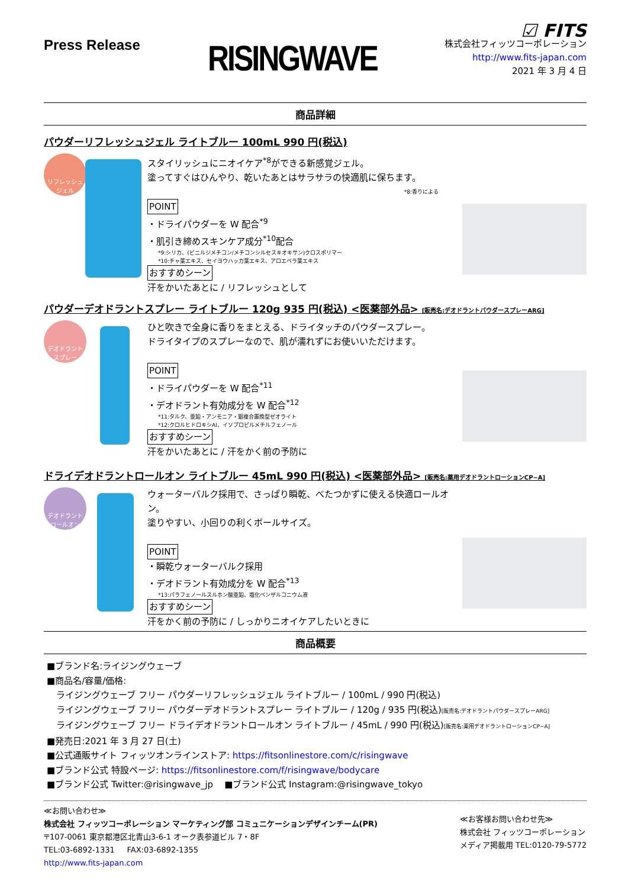Press Release
RISINGWAVE
☑ FITS
株式会社フィッツコーポレーション
http://www.fits-japan.com
2021 年 3 月 4 日
商品詳細
パウダーリフレッシュジェル ライトブルー 100mL 990 円(税込)
リフレッシュ
ジェル
スタイリッシュにニオイケア<sup>*8</sup>ができる新感覚ジェル。
塗ってすぐはひんやり、乾いたあとはサラサラの快適肌に保ちます。
*8:香りによる
POINT
・ドライパウダーを W 配合<sup>*9</sup>
・肌引き締めスキンケア成分<sup>*10</sup>配合
*9:シリカ、(ビニルジメチコン/メチコンシルセスキオキサン)クロスポリマー
*10:チャ葉エキス、セイヨウハッカ葉エキス、アロエベラ葉エキス
おすすめシーン
汗をかいたあとに / リフレッシュとして
パウダーデオドラントスプレー ライトブルー 120g 935 円(税込) <医薬部外品> [販売名:デオドラントパウダースプレーARG]
デオドラント
スプレー
ひと吹きで全身に香りをまとえる、ドライタッチのパウダースプレー。
ドライタイプのスプレーなので、肌が濡れずにお使いいただけます。
POINT
・ドライパウダーを W 配合<sup>*11</sup>
・デオドラント有効成分を W 配合<sup>*12</sup>
*11:タルク、亜鉛・アンモニア・銀複合置換型ゼオライト
*12:クロルヒドロキシAl、イソプロピルメチルフェノール
おすすめシーン
汗をかいたあとに / 汗をかく前の予防に
ドライデオドラントロールオン ライトブルー 45mL 990 円(税込) <医薬部外品> [販売名:薬用デオドラントローションCP−A]
デオドラント
ロールオン
ウォーターバルク採用で、さっぱり瞬乾、べたつかずに使える快適ロールオン。
塗りやすい、小回りの利くボールサイズ。
POINT
・瞬乾ウォーターバルク採用
・デオドラント有効成分を W 配合<sup>*13</sup>
*13:パラフェノールスルホン酸亜鉛、塩化ベンザルコニウム液
おすすめシーン
汗をかく前の予防に / しっかりニオイケアしたいときに
商品概要
■ブランド名:ライジングウェーブ
■商品名/容量/価格:
ライジングウェーブ フリー パウダーリフレッシュジェル ライトブルー / 100mL / 990 円(税込)
ライジングウェーブ フリー パウダーデオドラントスプレー ライトブルー / 120g / 935 円(税込)[販売名:デオドラントパウダースプレーARG]
ライジングウェーブ フリー ドライデオドラントロールオン ライトブルー / 45mL / 990 円(税込)[販売名:薬用デオドラントローションCP−A]
■発売日:2021 年 3 月 27 日(土)
■公式通販サイト フィッツオンラインストア: https://fitsonlinestore.com/c/risingwave
■ブランド公式 特設ページ: https://fitsonlinestore.com/f/risingwave/bodycare
■ブランド公式 Twitter:@risingwave_jp ■ブランド公式 Instagram:@risingwave_tokyo
≪お問い合わせ≫
株式会社 フィッツコーポレーション マーケティング部 コミュニケーションデザインチーム(PR)
〒107-0061 東京都港区北青山3-6-1 オーク表参道ビル 7・8F
TEL:03-6892-1331 FAX:03-6892-1355
http://www.fits-japan.com
≪お客様お問い合わせ先≫
株式会社 フィッツコーポレーション
メディア掲載用 TEL:0120-79-5772